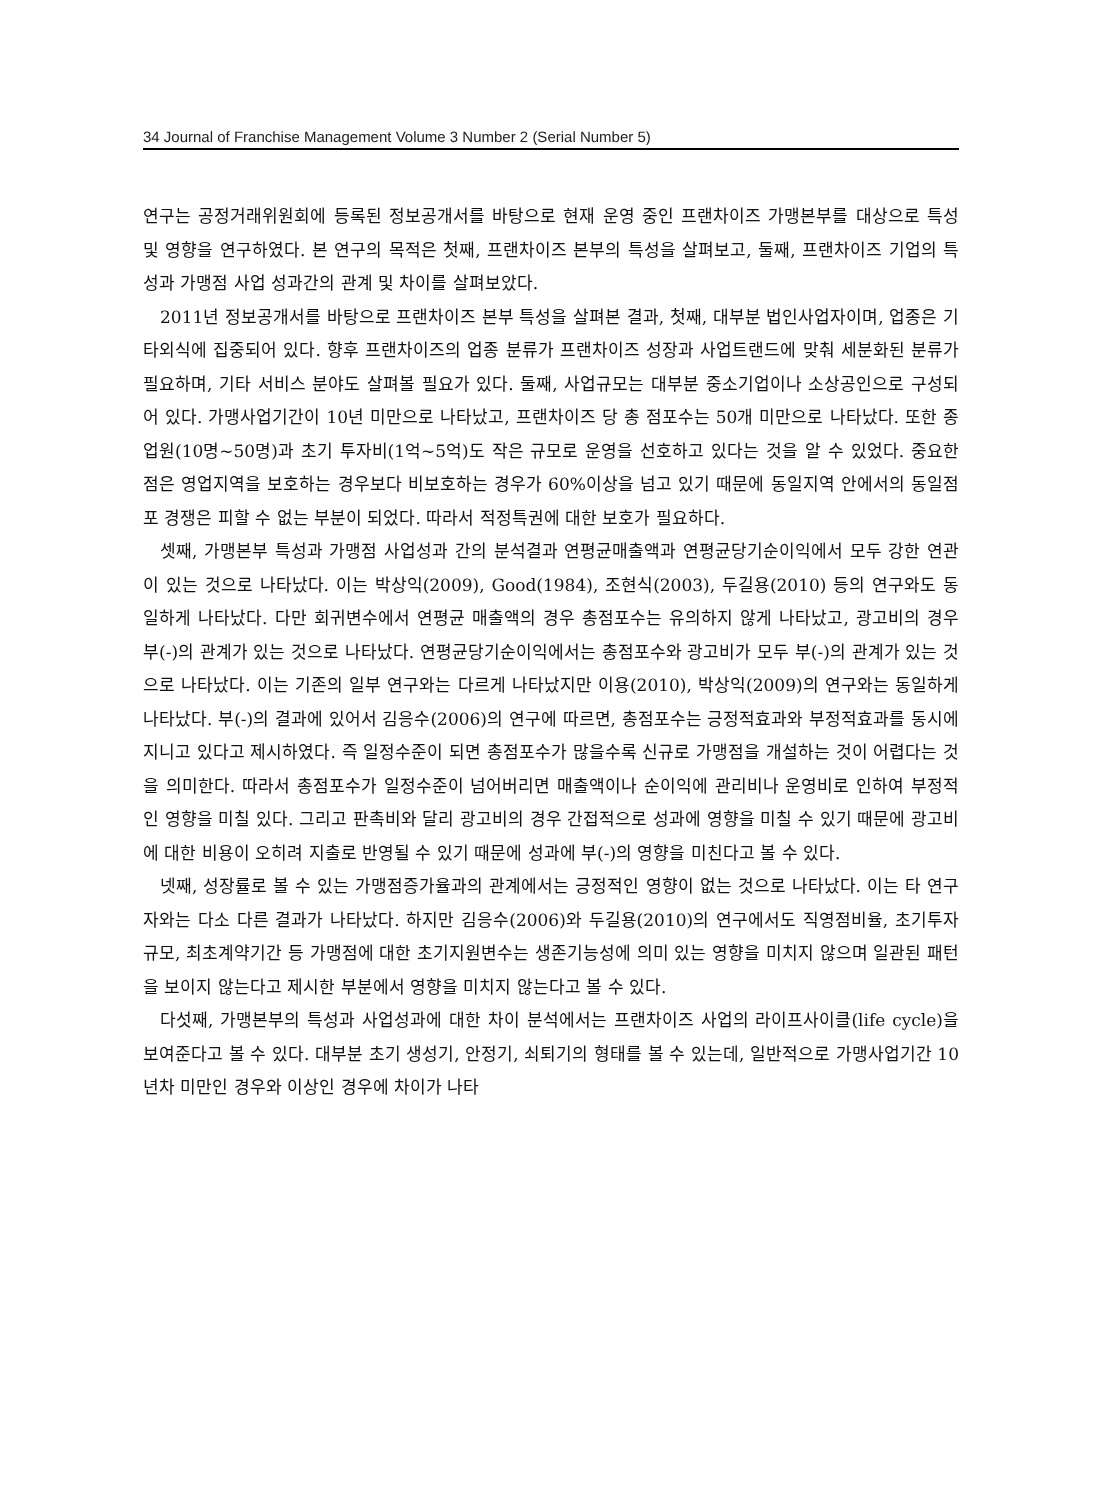34 Journal of Franchise Management Volume 3 Number 2 (Serial Number 5)
연구는 공정거래위원회에 등록된 정보공개서를 바탕으로 현재 운영 중인 프랜차이즈 가맹본부를 대상으로 특성 및 영향을 연구하였다. 본 연구의 목적은 첫째, 프랜차이즈 본부의 특성을 살펴보고, 둘째, 프랜차이즈 기업의 특성과 가맹점 사업 성과간의 관계 및 차이를 살펴보았다.
2011년 정보공개서를 바탕으로 프랜차이즈 본부 특성을 살펴본 결과, 첫째, 대부분 법인사업자이며, 업종은 기타외식에 집중되어 있다. 향후 프랜차이즈의 업종 분류가 프랜차이즈 성장과 사업트랜드에 맞춰 세분화된 분류가 필요하며, 기타 서비스 분야도 살펴볼 필요가 있다. 둘째, 사업규모는 대부분 중소기업이나 소상공인으로 구성되어 있다. 가맹사업기간이 10년 미만으로 나타났고, 프랜차이즈 당 총 점포수는 50개 미만으로 나타났다. 또한 종업원(10명∼50명)과 초기 투자비(1억∼5억)도 작은 규모로 운영을 선호하고 있다는 것을 알 수 있었다. 중요한 점은 영업지역을 보호하는 경우보다 비보호하는 경우가 60%이상을 넘고 있기 때문에 동일지역 안에서의 동일점포 경쟁은 피할 수 없는 부분이 되었다. 따라서 적정특권에 대한 보호가 필요하다.
셋째, 가맹본부 특성과 가맹점 사업성과 간의 분석결과 연평균매출액과 연평균당기순이익에서 모두 강한 연관이 있는 것으로 나타났다. 이는 박상익(2009), Good(1984), 조현식(2003), 두길용(2010) 등의 연구와도 동일하게 나타났다. 다만 회귀변수에서 연평균 매출액의 경우 총점포수는 유의하지 않게 나타났고, 광고비의 경우 부(-)의 관계가 있는 것으로 나타났다. 연평균당기순이익에서는 총점포수와 광고비가 모두 부(-)의 관계가 있는 것으로 나타났다. 이는 기존의 일부 연구와는 다르게 나타났지만 이용(2010), 박상익(2009)의 연구와는 동일하게 나타났다. 부(-)의 결과에 있어서 김응수(2006)의 연구에 따르면, 총점포수는 긍정적효과와 부정적효과를 동시에 지니고 있다고 제시하였다. 즉 일정수준이 되면 총점포수가 많을수록 신규로 가맹점을 개설하는 것이 어렵다는 것을 의미한다. 따라서 총점포수가 일정수준이 넘어버리면 매출액이나 순이익에 관리비나 운영비로 인하여 부정적인 영향을 미칠 있다. 그리고 판촉비와 달리 광고비의 경우 간접적으로 성과에 영향을 미칠 수 있기 때문에 광고비에 대한 비용이 오히려 지출로 반영될 수 있기 때문에 성과에 부(-)의 영향을 미친다고 볼 수 있다.
넷째, 성장률로 볼 수 있는 가맹점증가율과의 관계에서는 긍정적인 영향이 없는 것으로 나타났다. 이는 타 연구자와는 다소 다른 결과가 나타났다. 하지만 김응수(2006)와 두길용(2010)의 연구에서도 직영점비율, 초기투자규모, 최초계약기간 등 가맹점에 대한 초기지원변수는 생존기능성에 의미 있는 영향을 미치지 않으며 일관된 패턴을 보이지 않는다고 제시한 부분에서 영향을 미치지 않는다고 볼 수 있다.
다섯째, 가맹본부의 특성과 사업성과에 대한 차이 분석에서는 프랜차이즈 사업의 라이프사이클(life cycle)을 보여준다고 볼 수 있다. 대부분 초기 생성기, 안정기, 쇠퇴기의 형태를 볼 수 있는데, 일반적으로 가맹사업기간 10년차 미만인 경우와 이상인 경우에 차이가 나타